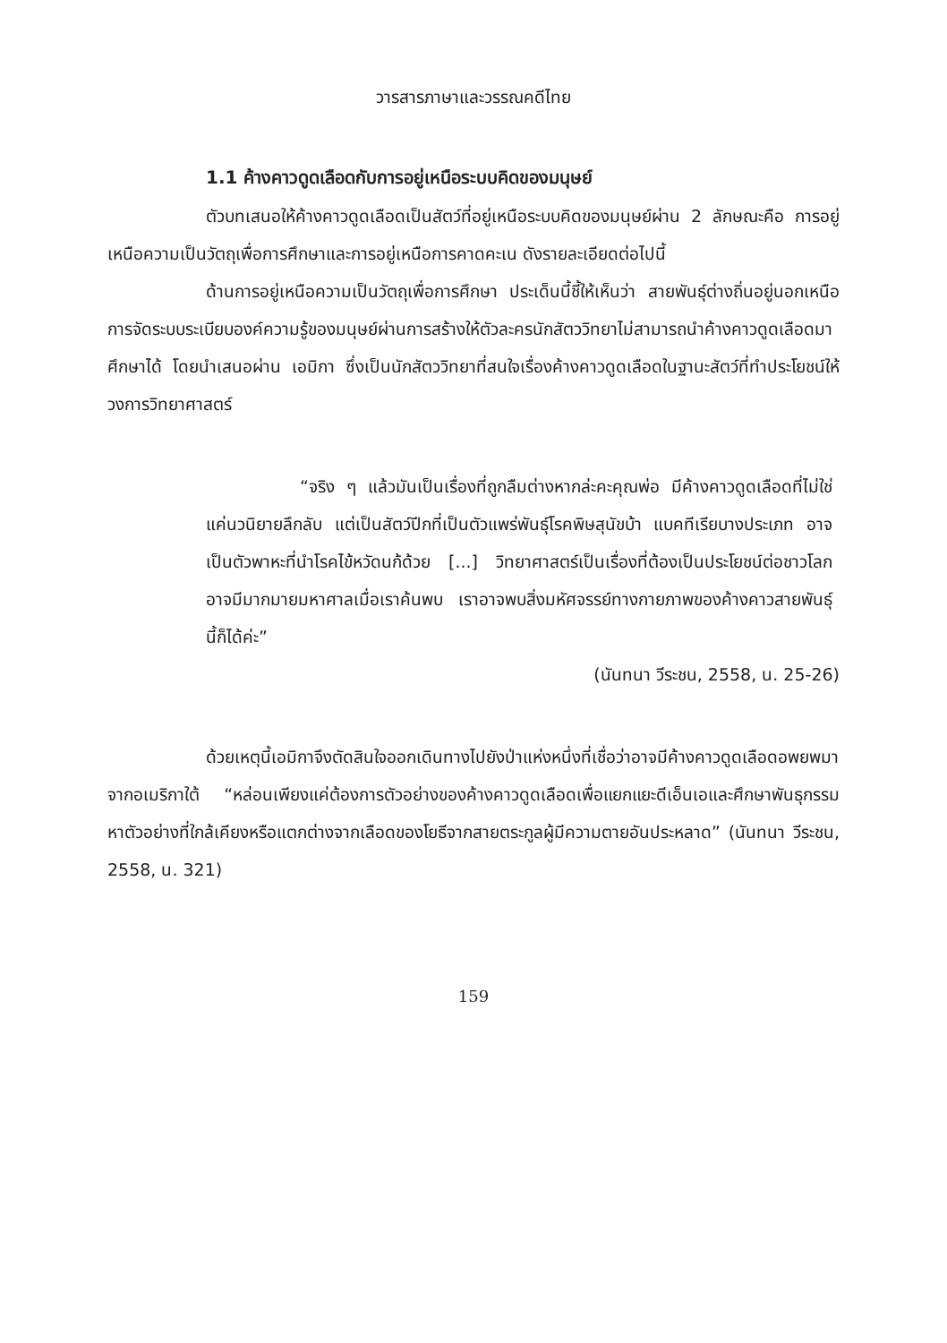วารสารภาษาและวรรณคดีไทย
1.1 ค้างคาวดูดเลือดกับการอยู่เหนือระบบคิดของมนุษย์
ตัวบทเสนอให้ค้างคาวดูดเลือดเป็นสัตว์ที่อยู่เหนือระบบคิดของมนุษย์ผ่าน 2 ลักษณะคือ การอยู่เหนือความเป็นวัตถุเพื่อการศึกษาและการอยู่เหนือการคาดคะเน ดังรายละเอียดต่อไปนี้
ด้านการอยู่เหนือความเป็นวัตถุเพื่อการศึกษา ประเด็นนี้ชี้ให้เห็นว่า สายพันธุ์ต่างถิ่นอยู่นอกเหนือการจัดระบบระเบียบองค์ความรู้ของมนุษย์ผ่านการสร้างให้ตัวละครนักสัตววิทยาไม่สามารถนำค้างคาวดูดเลือดมาศึกษาได้ โดยนำเสนอผ่าน เอมิกา ซึ่งเป็นนักสัตววิทยาที่สนใจเรื่องค้างคาวดูดเลือดในฐานะสัตว์ที่ทำประโยชน์ให้วงการวิทยาศาสตร์
“จริง ๆ แล้วมันเป็นเรื่องที่ถูกลืมต่างหากล่ะคะคุณพ่อ มีค้างคาวดูดเลือดที่ไม่ใช่แค่นวนิยายลึกลับ แต่เป็นสัตว์ปีกที่เป็นตัวแพร่พันธุ์โรคพิษสุนัขบ้า แบคทีเรียบางประเภท อาจเป็นตัวพาหะที่นำโรคไข้หวัดนก้ด้วย [...] วิทยาศาสตร์เป็นเรื่องที่ต้องเป็นประโยชน์ต่อชาวโลก อาจมีมากมายมหาศาลเมื่อเราค้นพบ เราอาจพบสิ่งมหัศจรรย์ทางกายภาพของค้างคาวสายพันธุ์นี้ก็ได้ค่ะ”
(นันทนา วีระชน, 2558, น. 25-26)
ด้วยเหตุนี้เอมิกาจึงตัดสินใจออกเดินทางไปยังป่าแห่งหนึ่งที่เชื่อว่าอาจมีค้างคาวดูดเลือดอพยพมาจากอเมริกาใต้ “หล่อนเพียงแค่ต้องการตัวอย่างของค้างคาวดูดเลือดเพื่อแยกแยะดีเอ็นเอและศึกษาพันธุกรรม หาตัวอย่างที่ใกล้เคียงหรือแตกต่างจากเลือดของโยธีจากสายตระกูลผู้มีความตายอันประหลาด” (นันทนา วีระชน, 2558, น. 321)
159